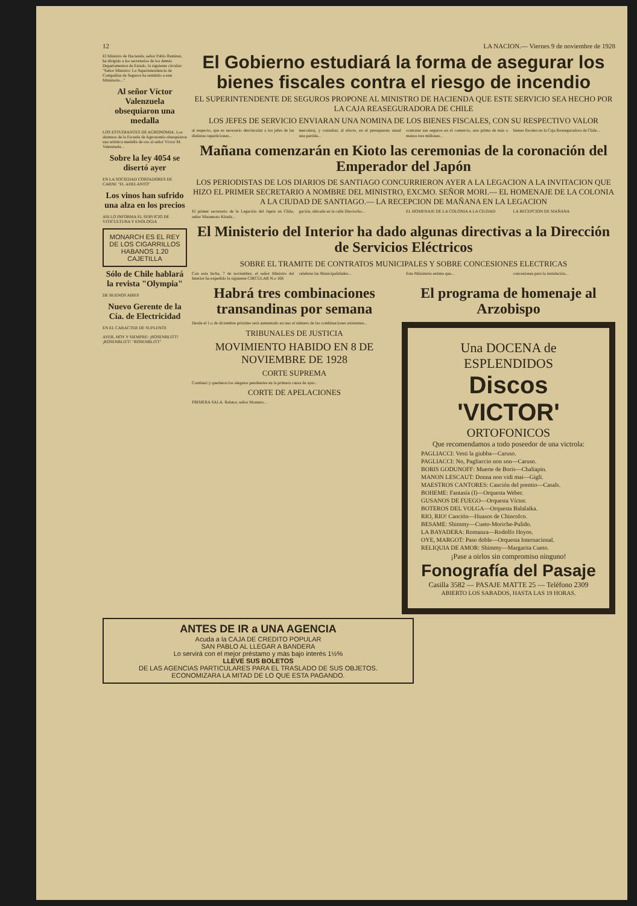12 LA NACION.— Viernes 9 de noviembre de 1928
El Ministro de Hacienda, señor Pablo Ramírez, ha dirigido a los secretarios de los demás Departamentos de Estado, la siguiente circular: "Señor Ministro: La Superintendencia de Compañías de Seguros ha remitido a este Ministerio..."
Al señor Víctor Valenzuela obsequiaron una medalla
LOS ESTUDIANTES DE AGRONOMIA. Los alumnos de la Escuela de Agronomía obsequiaron una artística medalla de oro al señor Víctor M. Valenzuela...
Sobre la ley 4054 se disertó ayer
EN LA SOCIEDAD CORTADORES DE CARNE "EL ADELANTO"
Los vinos han sufrido una alza en los precios
ASI LO INFORMA EL SERVICIO DE VITICULTURA Y ENOLOGIA
MONARCH ES EL REY DE LOS CIGARRILLOS HABANOS 1.20 CAJETILLA
Sólo de Chile hablará la revista "Olympia"
DE BUENOS AIRES
Nuevo Gerente de la Cía. de Electricidad
EN EL CARACTER DE SUPLENTE
AYER, HOY Y SIEMPRE: ¡ROSENBLITT! ¡ROSENBLITT! "ROSENBLITT"
El Gobierno estudiará la forma de asegurar los bienes fiscales contra el riesgo de incendio
EL SUPERINTENDENTE DE SEGUROS PROPONE AL MINISTRO DE HACIENDA QUE ESTE SERVICIO SEA HECHO POR LA CAJA REASEGURADORA DE CHILE
LOS JEFES DE SERVICIO ENVIARAN UNA NOMINA DE LOS BIENES FISCALES, CON SU RESPECTIVO VALOR
al respecto, que es necesario desvincular a los jefes de las distintas reparticiones...
mercales), y consultar, al efecto, en el presupuesto anual una partida...
contratar sus seguros en el comercio, una prima de más o menos tres millones...
bienes fiscales en la Caja Reaseguradora de Chile...
Mañana comenzarán en Kioto las ceremonias de la coronación del Emperador del Japón
LOS PERIODISTAS DE LOS DIARIOS DE SANTIAGO CONCURRIERON AYER A LA LEGACION A LA INVITACION QUE HIZO EL PRIMER SECRETARIO A NOMBRE DEL MINISTRO, EXCMO. SEÑOR MORI.— EL HOMENAJE DE LA COLONIA A LA CIUDAD DE SANTIAGO.— LA RECEPCION DE MAÑANA EN LA LEGACION
El primer secretario de la Legación del Japón en Chile, señor Masamoto Kitada...
gación, ubicada en la calle Dieciocho...
EL HOMENAJE DE LA COLONIA A LA CIUDAD
LA RECEPCION DE MAÑANA
El Ministerio del Interior ha dado algunas directivas a la Dirección de Servicios Eléctricos
SOBRE EL TRAMITE DE CONTRATOS MUNICIPALES Y SOBRE CONCESIONES ELECTRICAS
Con esta fecha, 7 de noviembre, el señor Ministro del Interior ha expedido la siguiente CIRCULAR N.o 166
celebran las Municipalidades...
Este Ministerio estima que... concesiones para la instalación...
Habrá tres combinaciones transandinas por semana
Desde el 1.o de diciembre próximo será aumentado en uno el número de las combinaciones existentes...
TRIBUNALES DE JUSTICIA
MOVIMIENTO HABIDO EN 8 DE NOVIEMBRE DE 1928
CORTE SUPREMA
Continuó y quedaron los alegatos pendientes en la primera causa de ayer...
CORTE DE APELACIONES
PRIMERA SALA. Relator, señor Montero...
El programa de homenaje al Arzobispo
Una DOCENA de ESPLENDIDOS
Discos 'VICTOR'
ORTOFONICOS
Que recomendamos a todo poseedor de una victrola:
PAGLIACCI: Vesti la giubba—Caruso.
PAGLIACCI: No, Pagliaccio non son—Caruso.
BORIS GODUNOFF: Muerte de Boris—Chaliapin.
MANON LESCAUT: Donna non vidi mai—Gigli.
MAESTROS CANTORES: Canción del premio—Casals.
BOHEME: Fantasía (I)—Orquesta Weber.
GUSANOS DE FUEGO—Orquesta Víctor.
BOTEROS DEL VOLGA—Orquesta Balalaika.
RIO, RIO! Canción—Huasos de Chincolco.
BESAME: Shimmy—Cueto-Moriche-Pulido.
LA BAYADERA: Romanza—Rodolfo Hoyos.
OYE, MARGOT: Paso doble—Orquesta Internacional.
RELIQUIA DE AMOR: Shimmy—Margarita Cueto.
¡Pase a oirlos sin compromiso ninguno!
Fonografía del Pasaje
Casilla 3582 — PASAJE MATTE 25 — Teléfono 2309
ABIERTO LOS SABADOS, HASTA LAS 19 HORAS.
ANTES DE IR a UNA AGENCIA
Acuda a la CAJA DE CREDITO POPULAR
SAN PABLO AL LLEGAR A BANDERA
Lo servirá con el mejor préstamo y más bajo interés 1½%
LLEVE SUS BOLETOS
DE LAS AGENCIAS PARTICULARES PARA EL TRASLADO DE SUS OBJETOS.
ECONOMIZARA LA MITAD DE LO QUE ESTA PAGANDO.